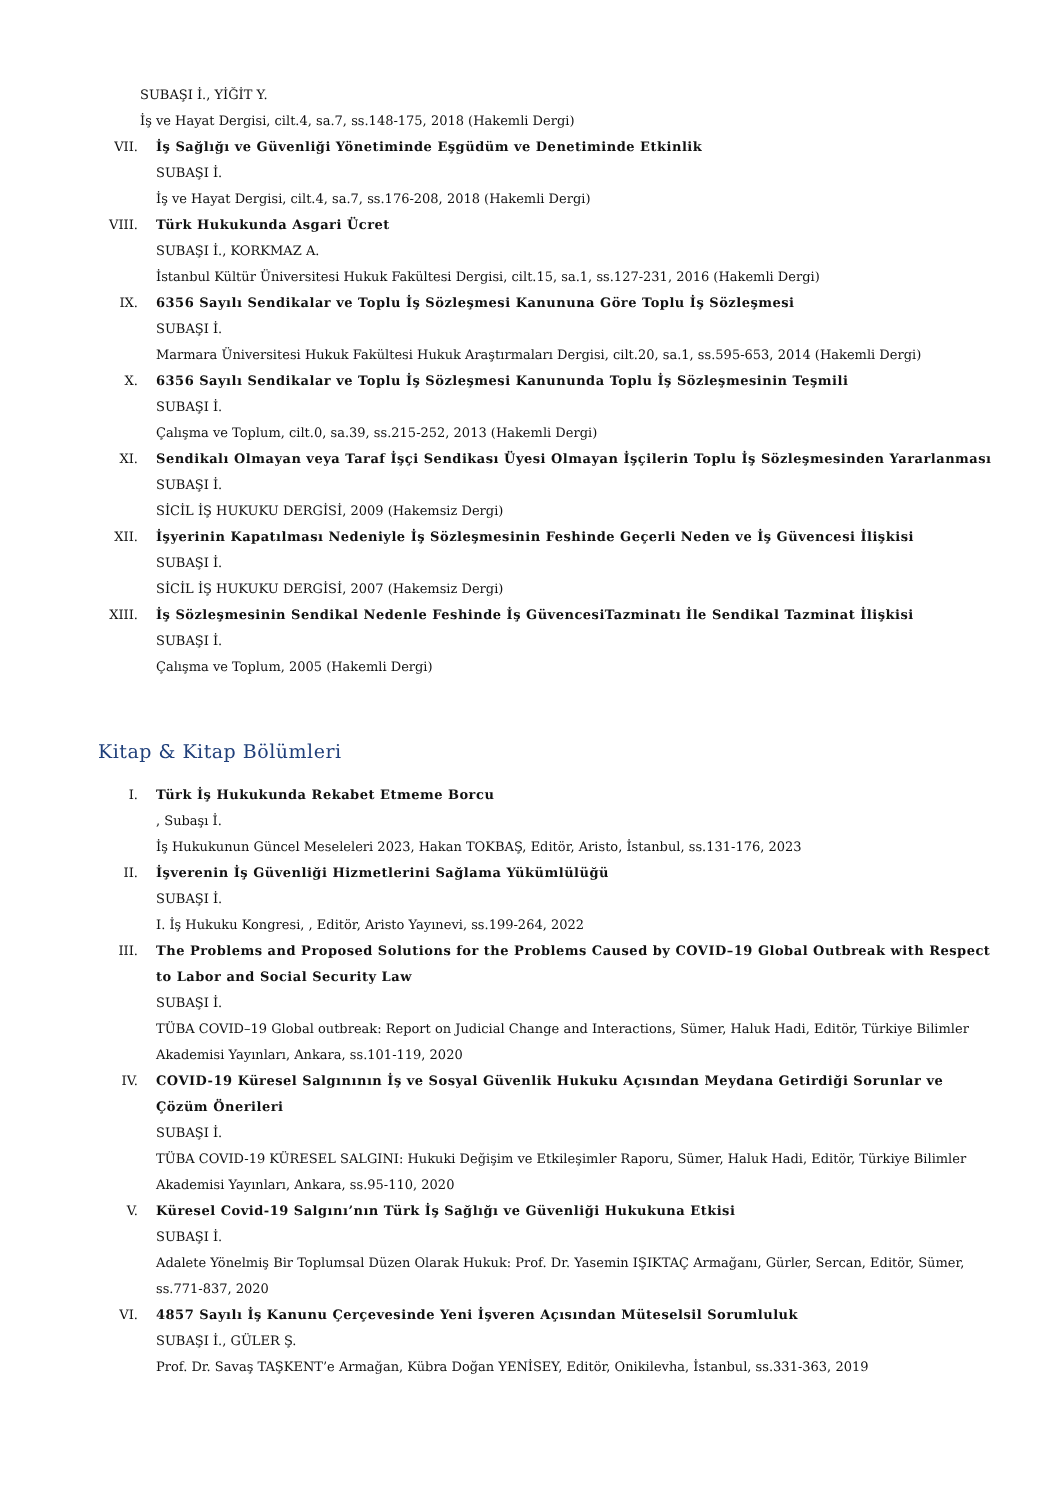SUBAŞI İ., YİĞİT Y.
İş ve Hayat Dergisi, cilt.4, sa.7, ss.148-175, 2018 (Hakemli Dergi)
VII. İş Sağlığı ve Güvenliği Yönetiminde Eşgüdüm ve Denetiminde Etkinlik
SUBAŞI İ.
İş ve Hayat Dergisi, cilt.4, sa.7, ss.176-208, 2018 (Hakemli Dergi)
VIII. Türk Hukukunda Asgari Ücret
SUBAŞI İ., KORKMAZ A.
İstanbul Kültür Üniversitesi Hukuk Fakültesi Dergisi, cilt.15, sa.1, ss.127-231, 2016 (Hakemli Dergi)
IX. 6356 Sayılı Sendikalar ve Toplu İş Sözleşmesi Kanununa Göre Toplu İş Sözleşmesi
SUBAŞI İ.
Marmara Üniversitesi Hukuk Fakültesi Hukuk Araştırmaları Dergisi, cilt.20, sa.1, ss.595-653, 2014 (Hakemli Dergi)
X. 6356 Sayılı Sendikalar ve Toplu İş Sözleşmesi Kanununda Toplu İş Sözleşmesinin Teşmili
SUBAŞI İ.
Çalışma ve Toplum, cilt.0, sa.39, ss.215-252, 2013 (Hakemli Dergi)
XI. Sendikalı Olmayan veya Taraf İşçi Sendikası Üyesi Olmayan İşçilerin Toplu İş Sözleşmesinden Yararlanması
SUBAŞI İ.
SİCİL İŞ HUKUKU DERGİSİ, 2009 (Hakemsiz Dergi)
XII. İşyerinin Kapatılması Nedeniyle İş Sözleşmesinin Feshinde Geçerli Neden ve İş Güvencesi İlişkisi
SUBAŞI İ.
SİCİL İŞ HUKUKU DERGİSİ, 2007 (Hakemsiz Dergi)
XIII. İş Sözleşmesinin Sendikal Nedenle Feshinde İş GüvencesiTazminatı İle Sendikal Tazminat İlişkisi
SUBAŞI İ.
Çalışma ve Toplum, 2005 (Hakemli Dergi)
Kitap & Kitap Bölümleri
I. Türk İş Hukukunda Rekabet Etmeme Borcu
, Subaşı İ.
İş Hukukunun Güncel Meseleleri 2023, Hakan TOKBAŞ, Editör, Aristo, İstanbul, ss.131-176, 2023
II. İşverenin İş Güvenliği Hizmetlerini Sağlama Yükümlülüğü
SUBAŞI İ.
I. İş Hukuku Kongresi, , Editör, Aristo Yayınevi, ss.199-264, 2022
III. The Problems and Proposed Solutions for the Problems Caused by COVID–19 Global Outbreak with Respect to Labor and Social Security Law
SUBAŞI İ.
TÜBA COVID–19 Global outbreak: Report on Judicial Change and Interactions, Sümer, Haluk Hadi, Editör, Türkiye Bilimler Akademisi Yayınları, Ankara, ss.101-119, 2020
IV. COVID-19 Küresel Salgınının İş ve Sosyal Güvenlik Hukuku Açısından Meydana Getirdiği Sorunlar ve Çözüm Önerileri
SUBAŞI İ.
TÜBA COVID-19 KÜRESEL SALGINI: Hukuki Değişim ve Etkileşimler Raporu, Sümer, Haluk Hadi, Editör, Türkiye Bilimler Akademisi Yayınları, Ankara, ss.95-110, 2020
V. Küresel Covid-19 Salgını’nın Türk İş Sağlığı ve Güvenliği Hukukuna Etkisi
SUBAŞI İ.
Adalete Yönelmiş Bir Toplumsal Düzen Olarak Hukuk: Prof. Dr. Yasemin IŞIKTAÇ Armağanı, Gürler, Sercan, Editör, Sümer, ss.771-837, 2020
VI. 4857 Sayılı İş Kanunu Çerçevesinde Yeni İşveren Açısından Müteselsil Sorumluluk
SUBAŞI İ., GÜLER Ş.
Prof. Dr. Savaş TAŞKENT’e Armağan, Kübra Doğan YENİSEY, Editör, Onikilevha, İstanbul, ss.331-363, 2019